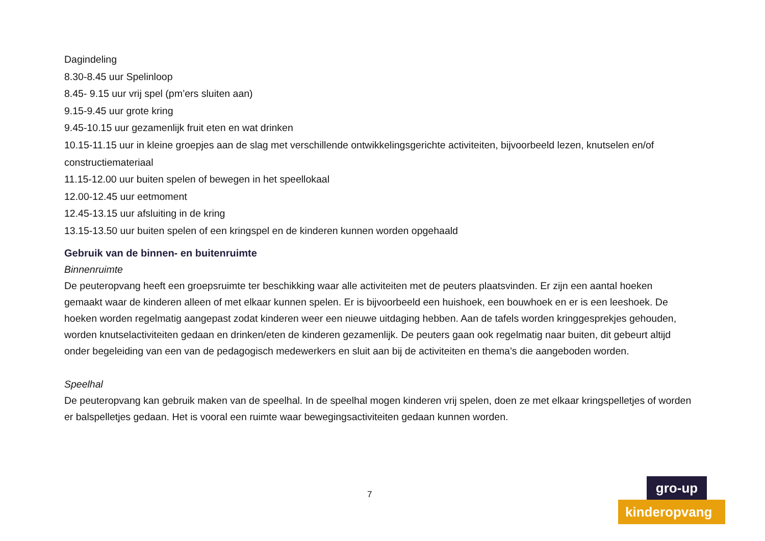Dagindeling
8.30-8.45 uur Spelinloop
8.45- 9.15 uur vrij spel (pm’ers sluiten aan)
9.15-9.45 uur grote kring
9.45-10.15 uur gezamenlijk fruit eten en wat drinken
10.15-11.15 uur in kleine groepjes aan de slag met verschillende ontwikkelingsgerichte activiteiten, bijvoorbeeld lezen, knutselen en/of constructiemateriaal
11.15-12.00 uur buiten spelen of bewegen in het speellokaal
12.00-12.45 uur eetmoment
12.45-13.15 uur afsluiting in de kring
13.15-13.50 uur buiten spelen of een kringspel en de kinderen kunnen worden opgehaald
Gebruik van de binnen- en buitenruimte
Binnenruimte
De peuteropvang heeft een groepsruimte ter beschikking waar alle activiteiten met de peuters plaatsvinden. Er zijn een aantal hoeken gemaakt waar de kinderen alleen of met elkaar kunnen spelen. Er is bijvoorbeeld een huishoek, een bouwhoek en er is een leeshoek. De hoeken worden regelmatig aangepast zodat kinderen weer een nieuwe uitdaging hebben. Aan de tafels worden kringgesprekjes gehouden, worden knutselactiviteiten gedaan en drinken/eten de kinderen gezamenlijk. De peuters gaan ook regelmatig naar buiten, dit gebeurt altijd onder begeleiding van een van de pedagogisch medewerkers en sluit aan bij de activiteiten en thema’s die aangeboden worden.
Speelhal
De peuteropvang kan gebruik maken van de speelhal. In de speelhal mogen kinderen vrij spelen, doen ze met elkaar kringspelletjes of worden er balspelletjes gedaan. Het is vooral een ruimte waar bewegingsactiviteiten gedaan kunnen worden.
7
gro-up
kinderopvang